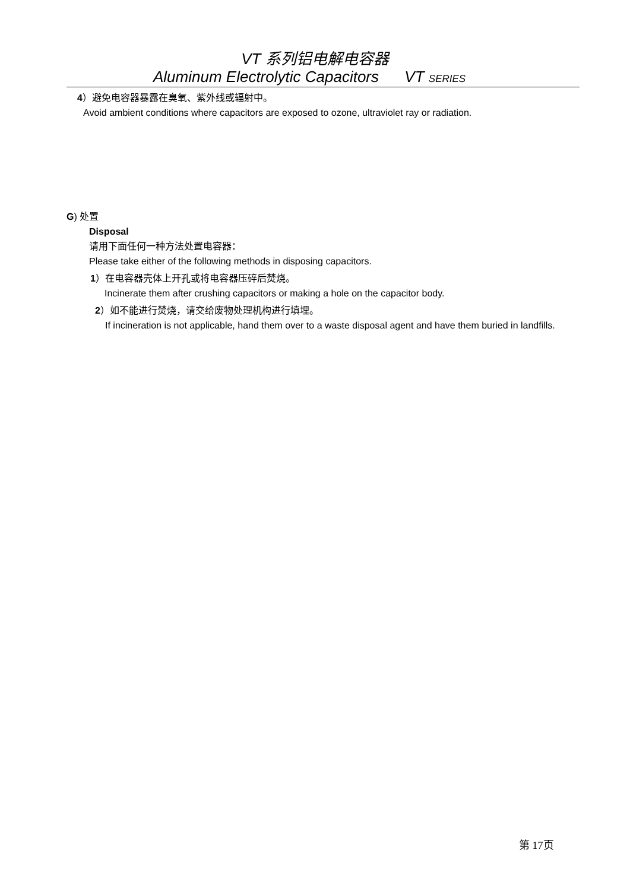VT 系列铝电解电容器
Aluminum Electrolytic Capacitors VT SERIES
4）避免电容器暴露在臭氧、紫外线或辐射中。
Avoid ambient conditions where capacitors are exposed to ozone, ultraviolet ray or radiation.
G) 处置
Disposal
请用下面任何一种方法处置电容器：
Please take either of the following methods in disposing capacitors.
1）在电容器壳体上开孔或将电容器压碎后焚烧。
Incinerate them after crushing capacitors or making a hole on the capacitor body.
2）如不能进行焚烧，请交给废物处理机构进行填埋。
If incineration is not applicable, hand them over to a waste disposal agent and have them buried in landfills.
第 17页